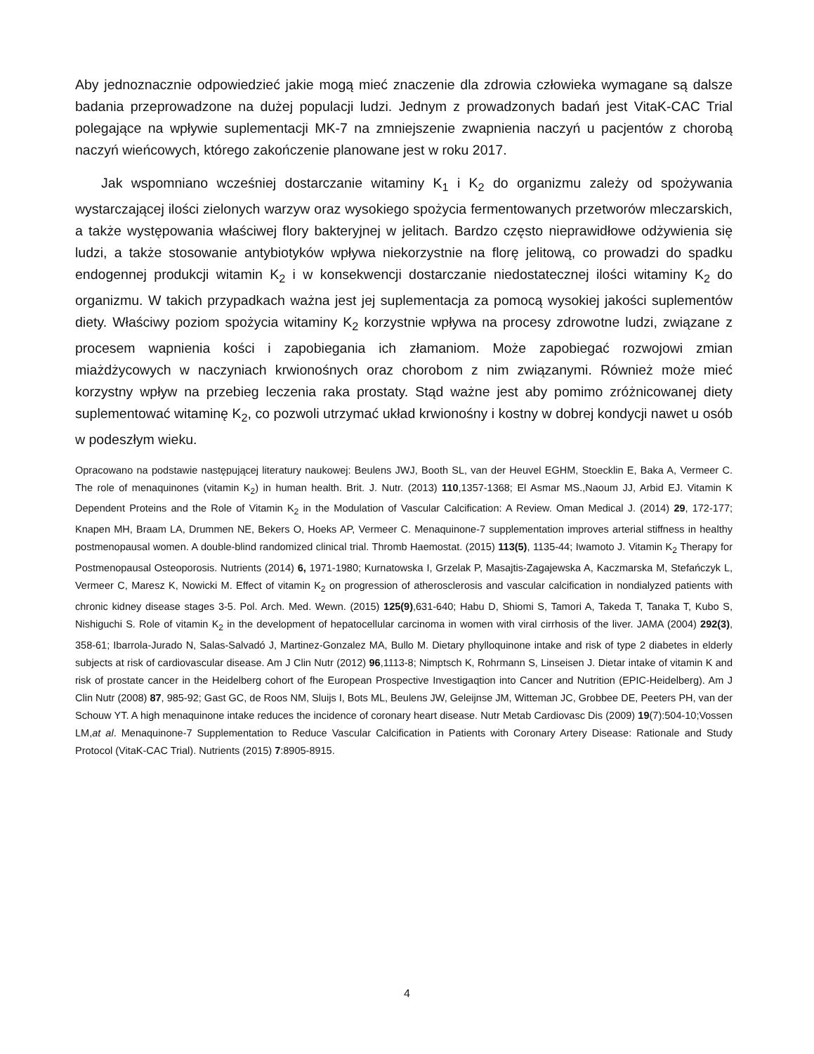Aby jednoznacznie odpowiedzieć jakie mogą mieć znaczenie dla zdrowia człowieka wymagane są dalsze badania przeprowadzone na dużej populacji ludzi. Jednym z prowadzonych badań jest VitaK-CAC Trial polegające na wpływie suplementacji MK-7 na zmniejszenie zwapnienia naczyń u pacjentów z chorobą naczyń wieńcowych, którego zakończenie planowane jest w roku 2017.
Jak wspomniano wcześniej dostarczanie witaminy K<sub>1</sub> i K<sub>2</sub> do organizmu zależy od spożywania wystarczającej ilości zielonych warzyw oraz wysokiego spożycia fermentowanych przetworów mleczarskich, a także występowania właściwej flory bakteryjnej w jelitach. Bardzo często nieprawidłowe odżywienia się ludzi, a także stosowanie antybiotyków wpływa niekorzystnie na florę jelitową, co prowadzi do spadku endogennej produkcji witamin K<sub>2</sub> i w konsekwencji dostarczanie niedostatecznej ilości witaminy K<sub>2</sub> do organizmu. W takich przypadkach ważna jest jej suplementacja za pomocą wysokiej jakości suplementów diety. Właściwy poziom spożycia witaminy K<sub>2</sub> korzystnie wpływa na procesy zdrowotne ludzi, związane z procesem wapnienia kości i zapobiegania ich złamaniom. Może zapobiegać rozwojowi zmian miażdżycowych w naczyniach krwionośnych oraz chorobom z nim związanymi. Również może mieć korzystny wpływ na przebieg leczenia raka prostaty. Stąd ważne jest aby pomimo zróżnicowanej diety suplementować witaminę K<sub>2</sub>, co pozwoli utrzymać układ krwionośny i kostny w dobrej kondycji nawet u osób w podeszłym wieku.
Opracowano na podstawie następującej literatury naukowej: Beulens JWJ, Booth SL, van der Heuvel EGHM, Stoecklin E, Baka A, Vermeer C. The role of menaquinones (vitamin K<sub>2</sub>) in human health. Brit. J. Nutr. (2013) 110,1357-1368; El Asmar MS.,Naoum JJ, Arbid EJ. Vitamin K Dependent Proteins and the Role of Vitamin K<sub>2</sub> in the Modulation of Vascular Calcification: A Review. Oman Medical J. (2014) 29, 172-177; Knapen MH, Braam LA, Drummen NE, Bekers O, Hoeks AP, Vermeer C. Menaquinone-7 supplementation improves arterial stiffness in healthy postmenopausal women. A double-blind randomized clinical trial. Thromb Haemostat. (2015) 113(5), 1135-44; Iwamoto J. Vitamin K<sub>2</sub> Therapy for Postmenopausal Osteoporosis. Nutrients (2014) 6, 1971-1980; Kurnatowska I, Grzelak P, Masajtis-Zagajewska A, Kaczmarska M, Stefańczyk L, Vermeer C, Maresz K, Nowicki M. Effect of vitamin K<sub>2</sub> on progression of atherosclerosis and vascular calcification in nondialyzed patients with chronic kidney disease stages 3-5. Pol. Arch. Med. Wewn. (2015) 125(9),631-640; Habu D, Shiomi S, Tamori A, Takeda T, Tanaka T, Kubo S, Nishiguchi S. Role of vitamin K<sub>2</sub> in the development of hepatocellular carcinoma in women with viral cirrhosis of the liver. JAMA (2004) 292(3), 358-61; Ibarrola-Jurado N, Salas-Salvadó J, Martinez-Gonzalez MA, Bullo M. Dietary phylloquinone intake and risk of type 2 diabetes in elderly subjects at risk of cardiovascular disease. Am J Clin Nutr (2012) 96,1113-8; Nimptsch K, Rohrmann S, Linseisen J. Dietar intake of vitamin K and risk of prostate cancer in the Heidelberg cohort of fhe European Prospective Investigaqtion into Cancer and Nutrition (EPIC-Heidelberg). Am J Clin Nutr (2008) 87, 985-92; Gast GC, de Roos NM, Sluijs I, Bots ML, Beulens JW, Geleijnse JM, Witteman JC, Grobbee DE, Peeters PH, van der Schouw YT. A high menaquinone intake reduces the incidence of coronary heart disease. Nutr Metab Cardiovasc Dis (2009) 19(7):504-10;Vossen LM,at al. Menaquinone-7 Supplementation to Reduce Vascular Calcification in Patients with Coronary Artery Disease: Rationale and Study Protocol (VitaK-CAC Trial). Nutrients (2015) 7:8905-8915.
4